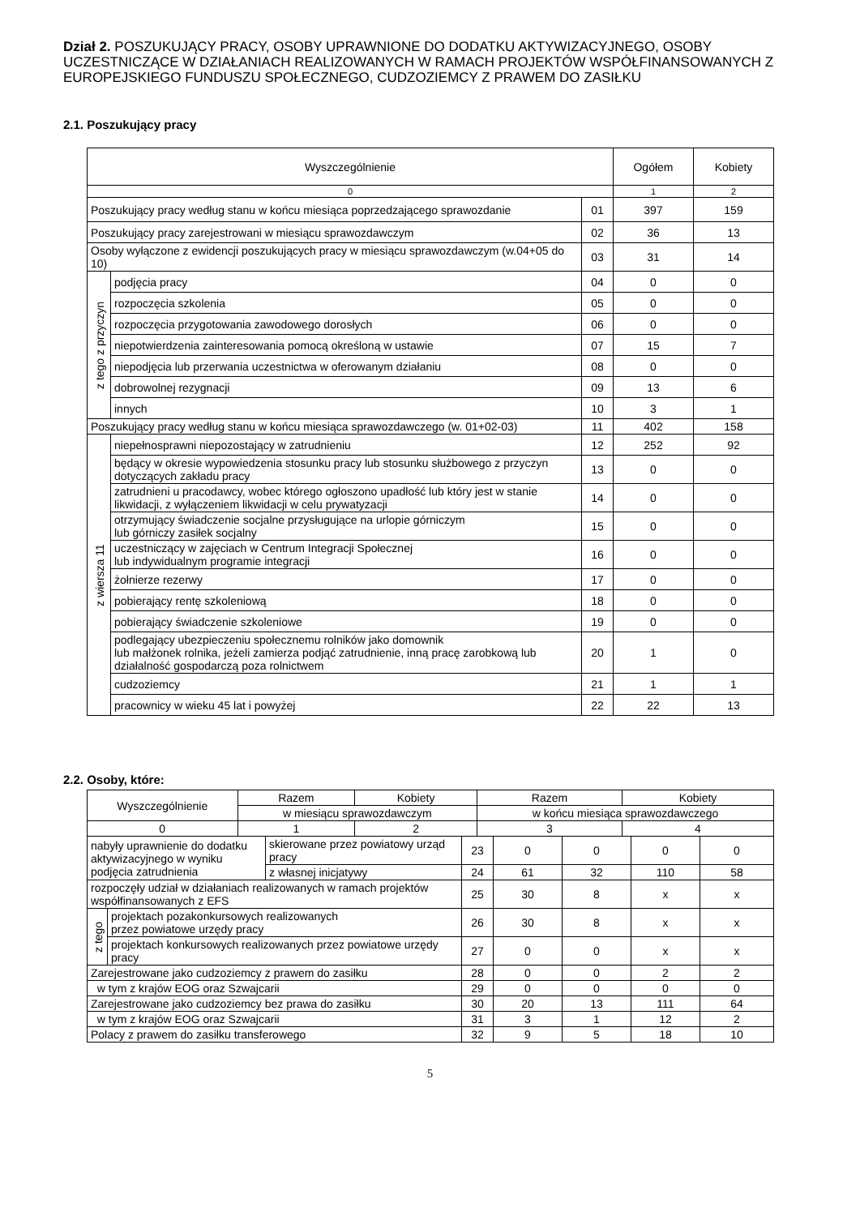Dział 2. POSZUKUJĄCY PRACY, OSOBY UPRAWNIONE DO DODATKU AKTYWIZACYJNEGO, OSOBY UCZESTNICZĄCE W DZIAŁANIACH REALIZOWANYCH W RAMACH PROJEKTÓW WSPÓŁFINANSOWANYCH Z EUROPEJSKIEGO FUNDUSZU SPOŁECZNEGO, CUDZOZIEMCY Z PRAWEM DO ZASIŁKU
2.1. Poszukujący pracy
| Wyszczególnienie | | | Ogółem | Kobiety |
| --- | --- | --- | --- | --- |
| 0 | | | 1 | 2 |
| Poszukujący pracy według stanu w końcu miesiąca poprzedzającego sprawozdanie | | 01 | 397 | 159 |
| Poszukujący pracy zarejestrowani w miesiącu sprawozdawczym | | 02 | 36 | 13 |
| Osoby wyłączone z ewidencji poszukujących pracy w miesiącu sprawozdawczym (w.04+05 do 10) | | 03 | 31 | 14 |
| z tego z przyczyn | podjęcia pracy | 04 | 0 | 0 |
| | rozpoczęcia szkolenia | 05 | 0 | 0 |
| | rozpoczęcia przygotowania zawodowego dorosłych | 06 | 0 | 0 |
| | niepotwierdzenia zainteresowania pomocą określoną w ustawie | 07 | 15 | 7 |
| | niepodjęcia lub przerwania uczestnictwa w oferowanym działaniu | 08 | 0 | 0 |
| | dobrowolnej rezygnacji | 09 | 13 | 6 |
| | innych | 10 | 3 | 1 |
| Poszukujący pracy według stanu w końcu miesiąca sprawozdawczego (w. 01+02-03) | | 11 | 402 | 158 |
| z wiersza 11 | niepełnosprawni niepozostający w zatrudnieniu | 12 | 252 | 92 |
| | będący w okresie wypowiedzenia stosunku pracy lub stosunku służbowego z przyczyn dotyczących zakładu pracy | 13 | 0 | 0 |
| | zatrudnieni u pracodawcy, wobec którego ogłoszono upadłość lub który jest w stanie likwidacji, z wyłączeniem likwidacji w celu prywatyzacji | 14 | 0 | 0 |
| | otrzymujący świadczenie socjalne przysługujące na urlopie górniczym lub górniczy zasiłek socjalny | 15 | 0 | 0 |
| | uczestniczący w zajęciach w Centrum Integracji Społecznej lub indywidualnym programie integracji | 16 | 0 | 0 |
| | żołnierze rezerwy | 17 | 0 | 0 |
| | pobierający rentę szkoleniową | 18 | 0 | 0 |
| | pobierający świadczenie szkoleniowe | 19 | 0 | 0 |
| | podlegający ubezpieczeniu społecznemu rolników jako domownik lub małżonek rolnika, jeżeli zamierza podjąć zatrudnienie, inną pracę zarobkową lub działalność gospodarczą poza rolnictwem | 20 | 1 | 0 |
| | cudzoziemcy | 21 | 1 | 1 |
| | pracownicy w wieku 45 lat i powyżej | 22 | 22 | 13 |
2.2. Osoby, które:
| Wyszczególnienie | Razem | Kobiety | Razem | Kobiety | | | | |
| --- | --- | --- | --- | --- | --- | --- | --- | --- |
| | w miesiącu sprawozdawczym | | w końcu miesiąca sprawozdawczego | | | | | |
| | | 0 | | | 1 | 2 | 3 | 4 |
| nabyły uprawnienie do dodatku aktywizacyjnego w wyniku podjęcia zatrudnienia | | skierowane przez powiatowy urząd pracy | 23 | 0 | 0 | 0 | 0 |
| | | z własnej inicjatywy | 24 | 61 | 32 | 110 | 58 |
| rozpoczęły udział w działaniach realizowanych w ramach projektów współfinansowanych z EFS | | | 25 | 30 | 8 | x | x |
| z tego | projektach pozakonkursowych realizowanych przez powiatowe urzędy pracy | | 26 | 30 | 8 | x | x |
| | projektach konkursowych realizowanych przez powiatowe urzędy pracy | | 27 | 0 | 0 | x | x |
| Zarejestrowane jako cudzoziemcy z prawem do zasiłku | | | 28 | 0 | 0 | 2 | 2 |
| w tym z krajów EOG oraz Szwajcarii | | | 29 | 0 | 0 | 0 | 0 |
| Zarejestrowane jako cudzoziemcy bez prawa do zasiłku | | | 30 | 20 | 13 | 111 | 64 |
| w tym z krajów EOG oraz Szwajcarii | | | 31 | 3 | 1 | 12 | 2 |
| Polacy z prawem do zasiłku transferowego | | | 32 | 9 | 5 | 18 | 10 |
5